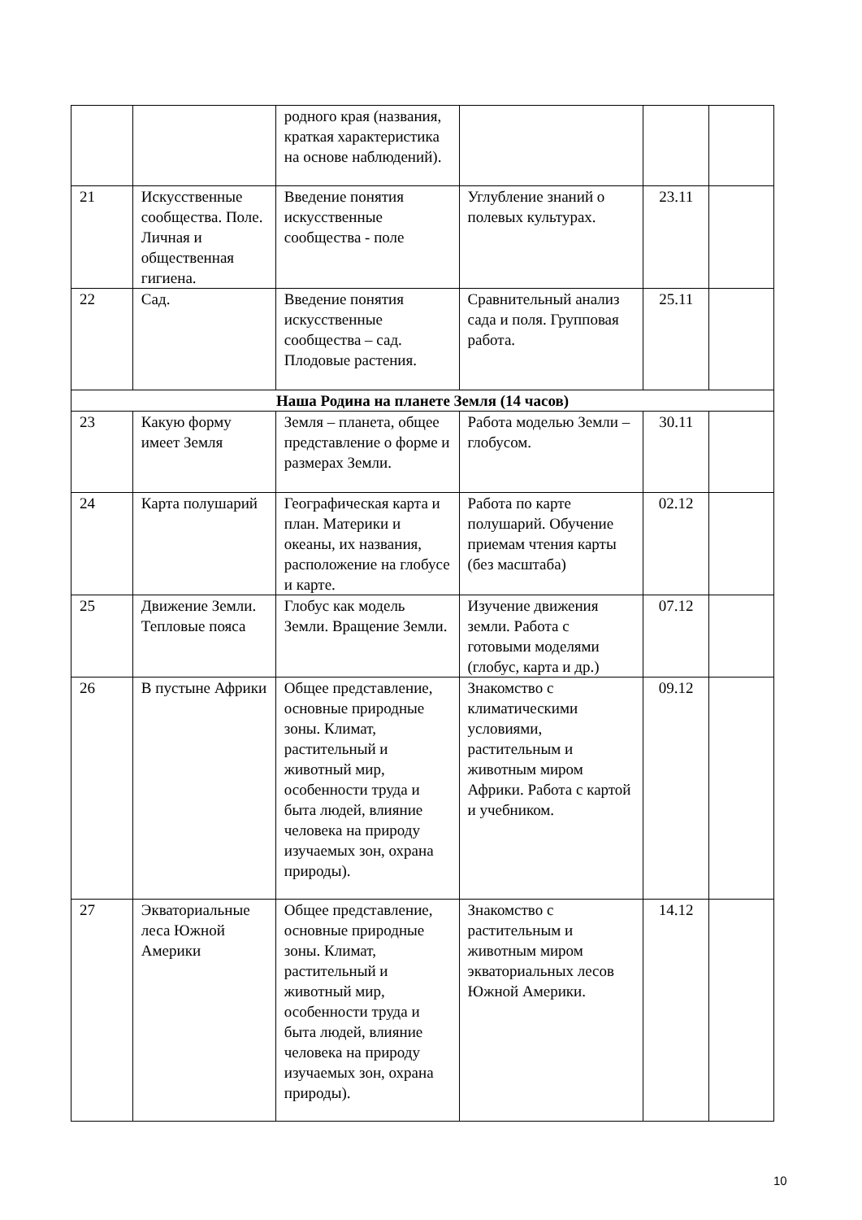| | | родного края (названия, краткая характеристика на основе наблюдений). | | | |
| 21 | Искусственные сообщества. Поле. Личная и общественная гигиена. | Введение понятия искусственные сообщества - поле | Углубление знаний о полевых культурах. | 23.11 | |
| 22 | Сад. | Введение понятия искусственные сообщества – сад. Плодовые растения. | Сравнительный анализ сада и поля. Групповая работа. | 25.11 | |
| Наша Родина на планете Земля (14 часов) | | | | | |
| 23 | Какую форму имеет Земля | Земля – планета, общее представление о форме и размерах Земли. | Работа моделью Земли – глобусом. | 30.11 | |
| 24 | Карта полушарий | Географическая карта и план. Материки и океаны, их названия, расположение на глобусе и карте. | Работа по карте полушарий. Обучение приемам чтения карты (без масштаба) | 02.12 | |
| 25 | Движение Земли. Тепловые пояса | Глобус как модель Земли. Вращение Земли. | Изучение движения земли. Работа с готовыми моделями (глобус, карта и др.) | 07.12 | |
| 26 | В пустыне Африки | Общее представление, основные природные зоны. Климат, растительный и животный мир, особенности труда и быта людей, влияние человека на природу изучаемых зон, охрана природы). | Знакомство с климатическими условиями, растительным и животным миром Африки. Работа с картой и учебником. | 09.12 | |
| 27 | Экваториальные леса Южной Америки | Общее представление, основные природные зоны. Климат, растительный и животный мир, особенности труда и быта людей, влияние человека на природу изучаемых зон, охрана природы). | Знакомство с растительным и животным миром экваториальных лесов Южной Америки. | 14.12 | |
10